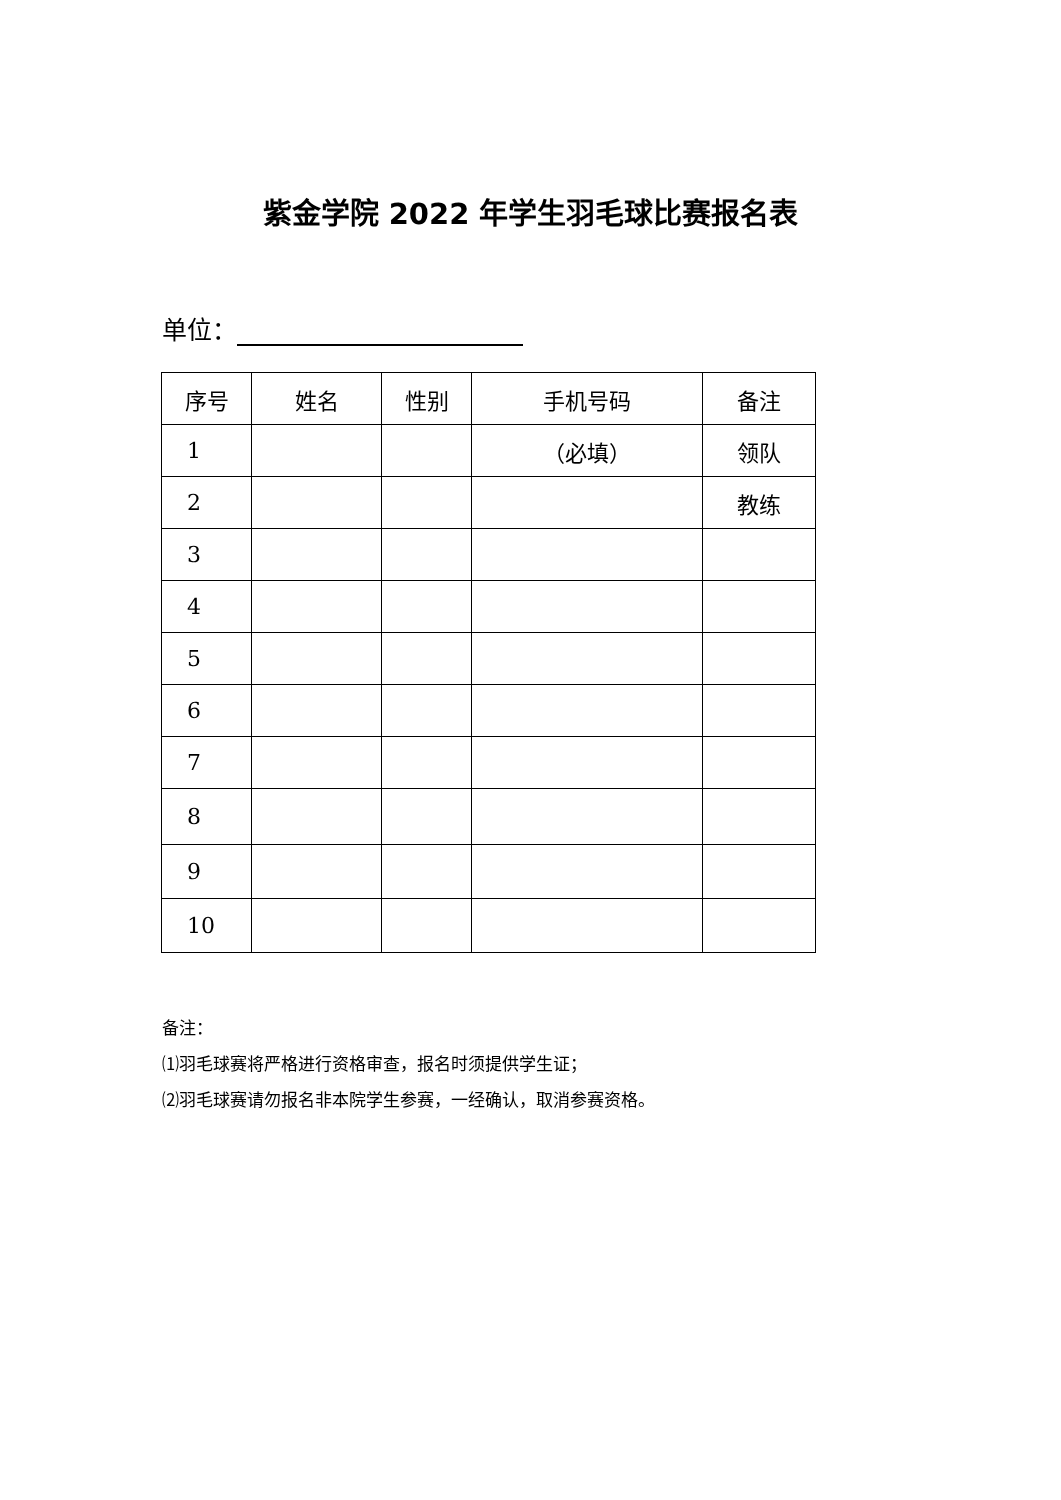紫金学院 2022 年学生羽毛球比赛报名表
单位：
| 序号 | 姓名 | 性别 | 手机号码 | 备注 |
| --- | --- | --- | --- | --- |
| 1 | | | （必填） | 领队 |
| 2 | | | | 教练 |
| 3 | | | | |
| 4 | | | | |
| 5 | | | | |
| 6 | | | | |
| 7 | | | | |
| 8 | | | | |
| 9 | | | | |
| 10 | | | | |
备注：
⑴羽毛球赛将严格进行资格审查，报名时须提供学生证；
⑵羽毛球赛请勿报名非本院学生参赛，一经确认，取消参赛资格。